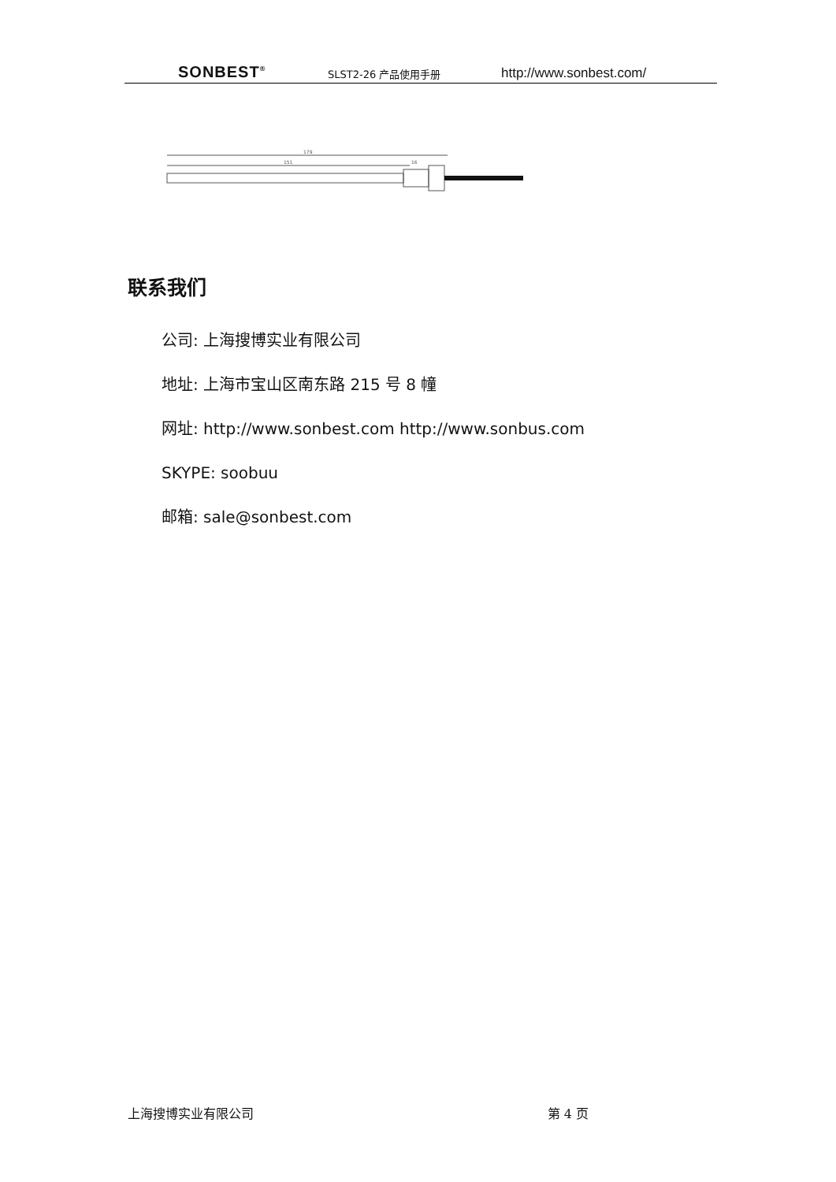SONBEST<sup>®</sup> SLST2-26 产品使用手册 http://www.sonbest.com/
179
151
16
联系我们
公司: 上海搜博实业有限公司
地址: 上海市宝山区南东路 215 号 8 幢
网址: http://www.sonbest.com http://www.sonbus.com
SKYPE: soobuu
邮箱: sale@sonbest.com
上海搜博实业有限公司 第 4 页